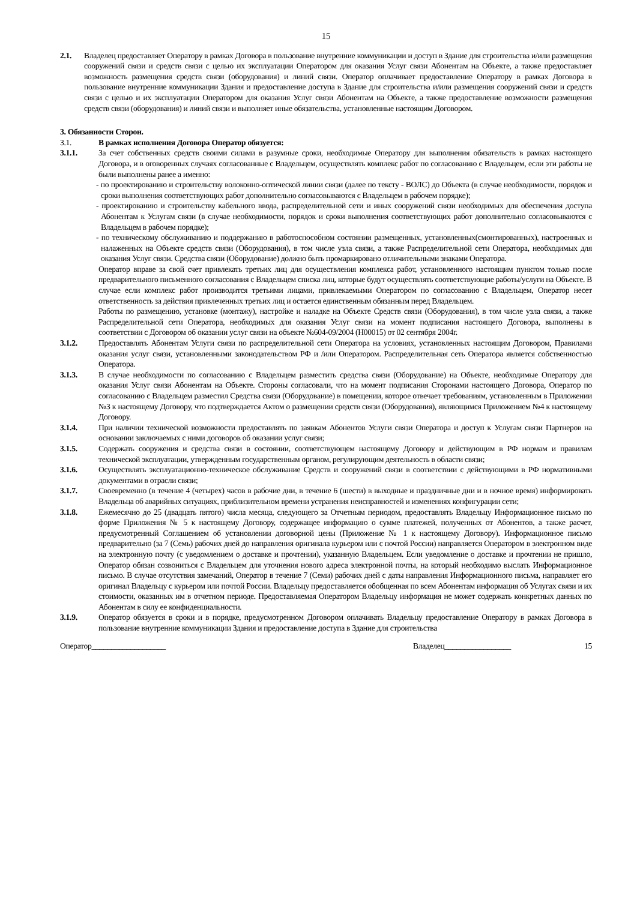15
2.1. Владелец предоставляет Оператору в рамках Договора в пользование внутренние коммуникации и доступ в Здание для строительства и/или размещения сооружений связи и средств связи с целью их эксплуатации Оператором для оказания Услуг связи Абонентам на Объекте, а также предоставляет возможность размещения средств связи (оборудования) и линий связи. Оператор оплачивает предоставление Оператору в рамках Договора в пользование внутренние коммуникации Здания и предоставление доступа в Здание для строительства и/или размещения сооружений связи и средств связи с целью и их эксплуатации Оператором для оказания Услуг связи Абонентам на Объекте, а также предоставление возможности размещения средств связи (оборудования) и линий связи и выполняет иные обязательства, установленные настоящим Договором.
3. Обязанности Сторон.
3.1. В рамках исполнения Договора Оператор обязуется:
3.1.1. За счет собственных средств своими силами в разумные сроки, необходимые Оператору для выполнения обязательств в рамках настоящего Договора, и в оговоренных случаях согласованные с Владельцем, осуществлять комплекс работ по согласованию с Владельцем, если эти работы не были выполнены ранее а именно:
- по проектированию и строительству волоконно-оптической линии связи (далее по тексту - ВОЛС) до Объекта (в случае необходимости, порядок и сроки выполнения соответствующих работ дополнительно согласовываются с Владельцем в рабочем порядке);
- проектированию и строительству кабельного ввода, распределительной сети и иных сооружений связи необходимых для обеспечения доступа Абонентам к Услугам связи (в случае необходимости, порядок и сроки выполнения соответствующих работ дополнительно согласовываются с Владельцем в рабочем порядке);
- по техническому обслуживанию и поддержанию в работоспособном состоянии размещенных, установленных(смонтированных), настроенных и налаженных на Объекте средств связи (Оборудования), в том числе узла связи, а также Распределительной сети Оператора, необходимых для оказания Услуг связи. Средства связи (Оборудование) должно быть промаркировано отличительными знаками Оператора.
Оператор вправе за свой счет привлекать третьих лиц для осуществления комплекса работ, установленного настоящим пунктом только после предварительного письменного согласования с Владельцем списка лиц, которые будут осуществлять соответствующие работы/услуги на Объекте. В случае если комплекс работ производится третьими лицами, привлекаемыми Оператором по согласованию с Владельцем, Оператор несет ответственность за действия привлеченных третьих лиц и остается единственным обязанным перед Владельцем.
Работы по размещению, установке (монтажу), настройке и наладке на Объекте Средств связи (Оборудования), в том числе узла связи, а также Распределительной сети Оператора, необходимых для оказания Услуг связи на момент подписания настоящего Договора, выполнены в соответствии с Договором об оказании услуг связи на объекте №604-09/2004 (Н00015) от 02 сентября 2004г.
3.1.2. Предоставлять Абонентам Услуги связи по распределительной сети Оператора на условиях, установленных настоящим Договором, Правилами оказания услуг связи, установленными законодательством РФ и /или Оператором. Распределительная сеть Оператора является собственностью Оператора.
3.1.3. В случае необходимости по согласованию с Владельцем разместить средства связи (Оборудование) на Объекте, необходимые Оператору для оказания Услуг связи Абонентам на Объекте. Стороны согласовали, что на момент подписания Сторонами настоящего Договора, Оператор по согласованию с Владельцем разместил Средства связи (Оборудование) в помещении, которое отвечает требованиям, установленным в Приложении №3 к настоящему Договору, что подтверждается Актом о размещении средств связи (Оборудования), являющимся Приложением №4 к настоящему Договору.
3.1.4. При наличии технической возможности предоставлять по заявкам Абонентов Услуги связи Оператора и доступ к Услугам связи Партнеров на основании заключаемых с ними договоров об оказании услуг связи;
3.1.5. Содержать сооружения и средства связи в состоянии, соответствующем настоящему Договору и действующим в РФ нормам и правилам технической эксплуатации, утвержденным государственным органом, регулирующим деятельность в области связи;
3.1.6. Осуществлять эксплуатационно-техническое обслуживание Средств и сооружений связи в соответствии с действующими в РФ нормативными документами в отрасли связи;
3.1.7. Своевременно (в течение 4 (четырех) часов в рабочие дни, в течение 6 (шести) в выходные и праздничные дни и в ночное время) информировать Владельца об аварийных ситуациях, приблизительном времени устранения неисправностей и изменениях конфигурации сети;
3.1.8. Ежемесячно до 25 (двадцать пятого) числа месяца, следующего за Отчетным периодом, предоставлять Владельцу Информационное письмо по форме Приложения № 5 к настоящему Договору, содержащее информацию о сумме платежей, полученных от Абонентов, а также расчет, предусмотренный Соглашением об установлении договорной цены (Приложение № 1 к настоящему Договору). Информационное письмо предварительно (за 7 (Семь) рабочих дней до направления оригинала курьером или с почтой России) направляется Оператором в электронном виде на электронную почту (с уведомлением о доставке и прочтении), указанную Владельцем. Если уведомление о доставке и прочтении не пришло, Оператор обязан созвониться с Владельцем для уточнения нового адреса электронной почты, на который необходимо выслать Информационное письмо. В случае отсутствия замечаний, Оператор в течение 7 (Семи) рабочих дней с даты направления Информационного письма, направляет его оригинал Владельцу с курьером или почтой России. Владельцу предоставляется обобщенная по всем Абонентам информация об Услугах связи и их стоимости, оказанных им в отчетном периоде. Предоставляемая Оператором Владельцу информация не может содержать конкретных данных по Абонентам в силу ее конфиденциальности.
3.1.9. Оператор обязуется в сроки и в порядке, предусмотренном Договором оплачивать Владельцу предоставление Оператору в рамках Договора в пользование внутренние коммуникации Здания и предоставление доступа в Здание для строительства
Оператор___________________ Владелец_________________ 15